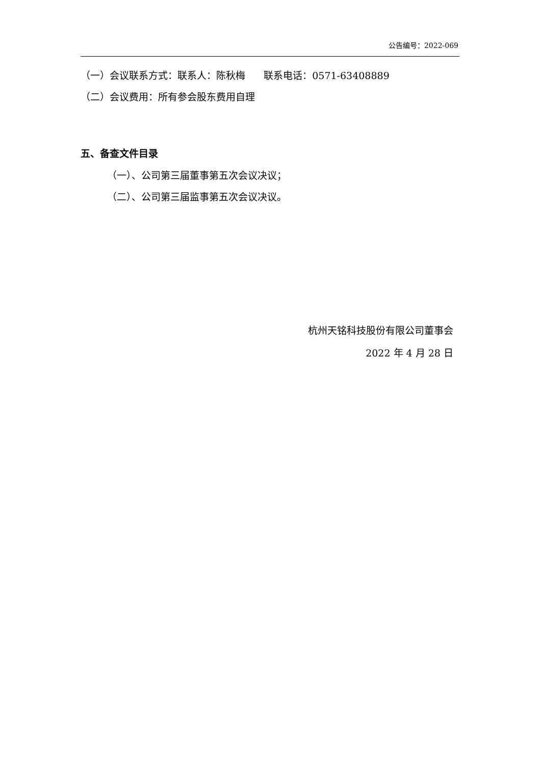公告编号：2022-069
（一）会议联系方式：联系人：陈秋梅 联系电话：0571-63408889
（二）会议费用：所有参会股东费用自理
五、备查文件目录
（一）、公司第三届董事第五次会议决议；
（二）、公司第三届监事第五次会议决议。
杭州天铭科技股份有限公司董事会
2022 年 4 月 28 日